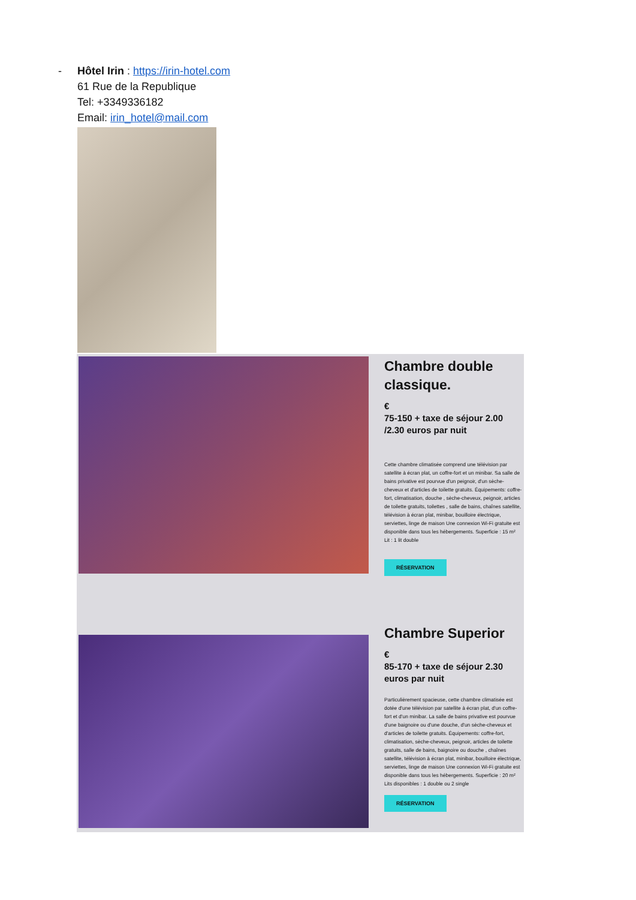- Hôtel Irin : https://irin-hotel.com
61 Rue de la Republique
Tel: +3349336182
Email: irin_hotel@mail.com
Chambre double classique.
€
75-150 + taxe de séjour 2.00 /2.30 euros par nuit
Cette chambre climatisée comprend une télévision par satellite à écran plat, un coffre-fort et un minibar. Sa salle de bains privative est pourvue d'un peignoir, d'un sèche-cheveux et d'articles de toilette gratuits. Équipements: coffre-fort, climatisation, douche , sèche-cheveux, peignoir, articles de toilette gratuits, toilettes , salle de bains, chaînes satellite, télévision à écran plat, minibar, bouilloire électrique, serviettes, linge de maison Une connexion Wi-Fi gratuite est disponible dans tous les hébergements. Superficie : 15 m² Lit : 1 lit double
RÉSERVATION
Chambre Superior
€
85-170 + taxe de séjour 2.30 euros par nuit
Particulièrement spacieuse, cette chambre climatisée est dotée d'une télévision par satellite à écran plat, d'un coffre-fort et d'un minibar. La salle de bains privative est pourvue d'une baignoire ou d'une douche, d'un sèche-cheveux et d'articles de toilette gratuits. Équipements: coffre-fort, climatisation, sèche-cheveux, peignoir, articles de toilette gratuits, salle de bains, baignoire ou douche , chaînes satellite, télévision à écran plat, minibar, bouilloire électrique, serviettes, linge de maison Une connexion Wi-Fi gratuite est disponible dans tous les hébergements. Superficie : 20 m² Lits disponibles : 1 double ou 2 single
RÉSERVATION